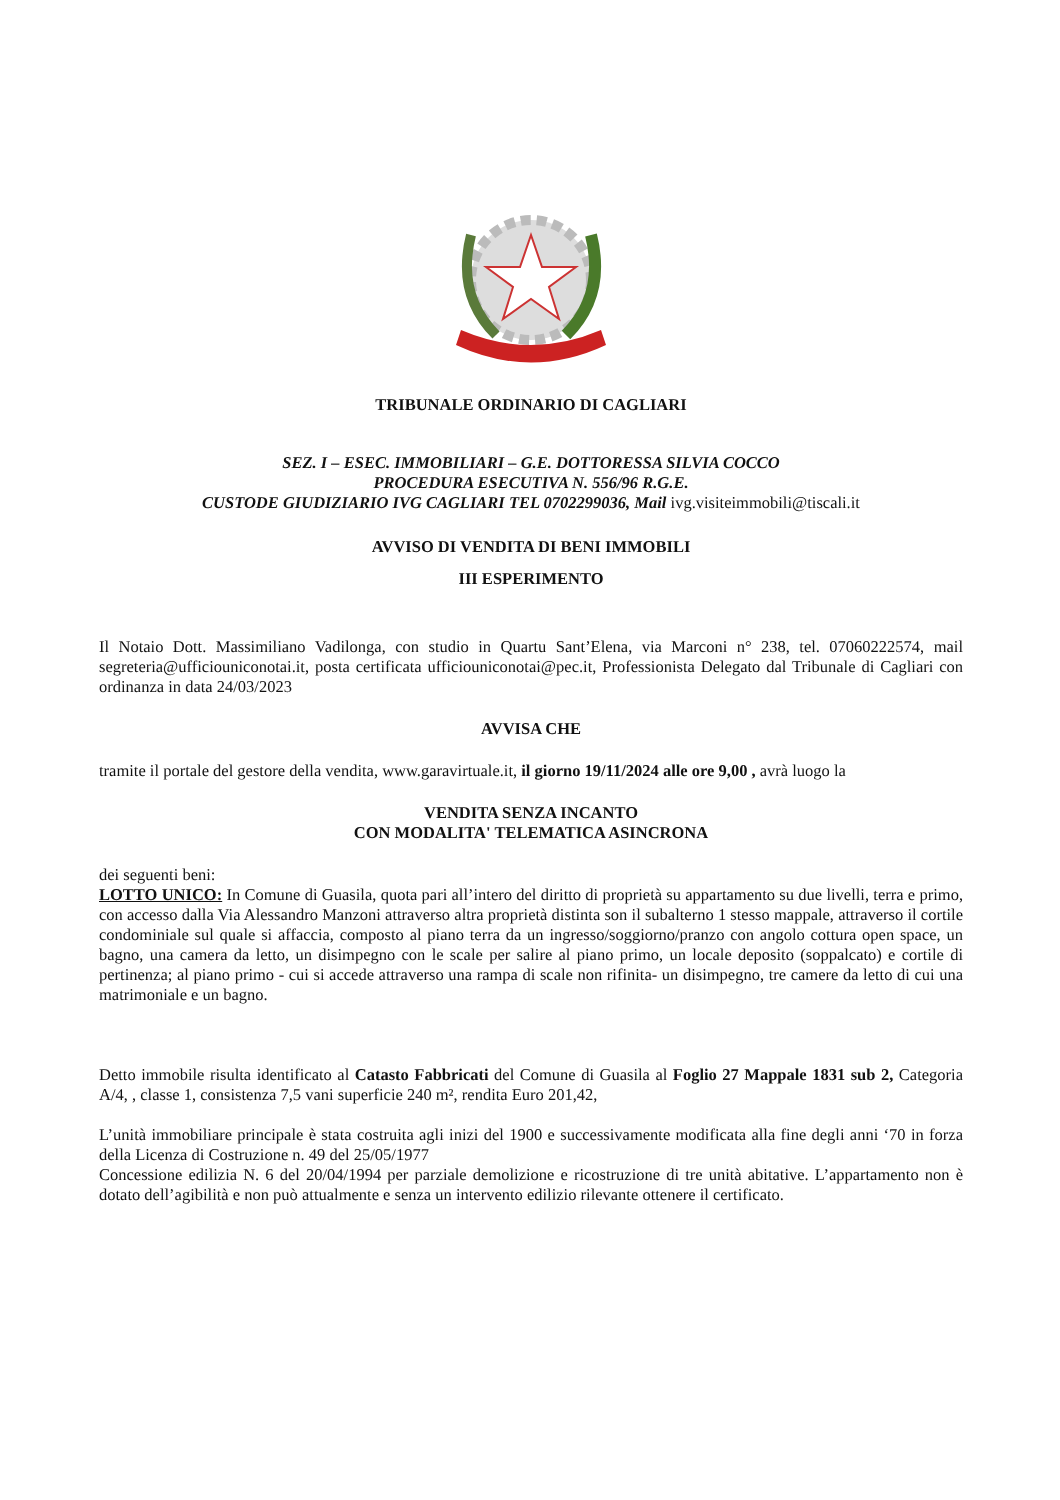TRIBUNALE ORDINARIO DI CAGLIARI
SEZ. I – ESEC. IMMOBILIARI – G.E. DOTTORESSA SILVIA COCCO
PROCEDURA ESECUTIVA N. 556/96 R.G.E.
CUSTODE GIUDIZIARIO IVG CAGLIARI TEL 0702299036, Mail ivg.visiteimmobili@tiscali.it
AVVISO DI VENDITA DI BENI IMMOBILI
III ESPERIMENTO
Il Notaio Dott. Massimiliano Vadilonga, con studio in Quartu Sant’Elena, via Marconi n° 238, tel. 07060222574, mail segreteria@ufficiouniconotai.it, posta certificata ufficiouniconotai@pec.it, Professionista Delegato dal Tribunale di Cagliari con ordinanza in data 24/03/2023
AVVISA CHE
tramite il portale del gestore della vendita, www.garavirtuale.it, il giorno 19/11/2024 alle ore 9,00 , avrà luogo la
VENDITA SENZA INCANTO
CON MODALITA' TELEMATICA ASINCRONA
dei seguenti beni:
LOTTO UNICO: In Comune di Guasila, quota pari all’intero del diritto di proprietà su appartamento su due livelli, terra e primo, con accesso dalla Via Alessandro Manzoni attraverso altra proprietà distinta son il subalterno 1 stesso mappale, attraverso il cortile condominiale sul quale si affaccia, composto al piano terra da un ingresso/soggiorno/pranzo con angolo cottura open space, un bagno, una camera da letto, un disimpegno con le scale per salire al piano primo, un locale deposito (soppalcato) e cortile di pertinenza; al piano primo - cui si accede attraverso una rampa di scale non rifinita- un disimpegno, tre camere da letto di cui una matrimoniale e un bagno.
Detto immobile risulta identificato al Catasto Fabbricati del Comune di Guasila al Foglio 27 Mappale 1831 sub 2, Categoria A/4, , classe 1, consistenza 7,5 vani superficie 240 m², rendita Euro 201,42,
L’unità immobiliare principale è stata costruita agli inizi del 1900 e successivamente modificata alla fine degli anni ‘70 in forza della Licenza di Costruzione n. 49 del 25/05/1977
Concessione edilizia N. 6 del 20/04/1994 per parziale demolizione e ricostruzione di tre unità abitative. L’appartamento non è dotato dell’agibilità e non può attualmente e senza un intervento edilizio rilevante ottenere il certificato.